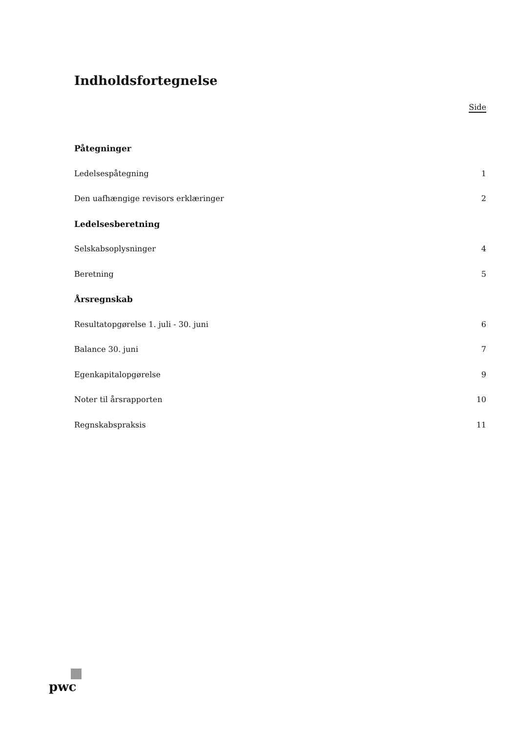Indholdsfortegnelse
Side
Påtegninger
Ledelsespåtegning 1
Den uafhængige revisors erklæringer 2
Ledelsesberetning
Selskabsoplysninger 4
Beretning 5
Årsregnskab
Resultatopgørelse 1. juli - 30. juni 6
Balance 30. juni 7
Egenkapitalopgørelse 9
Noter til årsrapporten 10
Regnskabspraksis 11
pwc